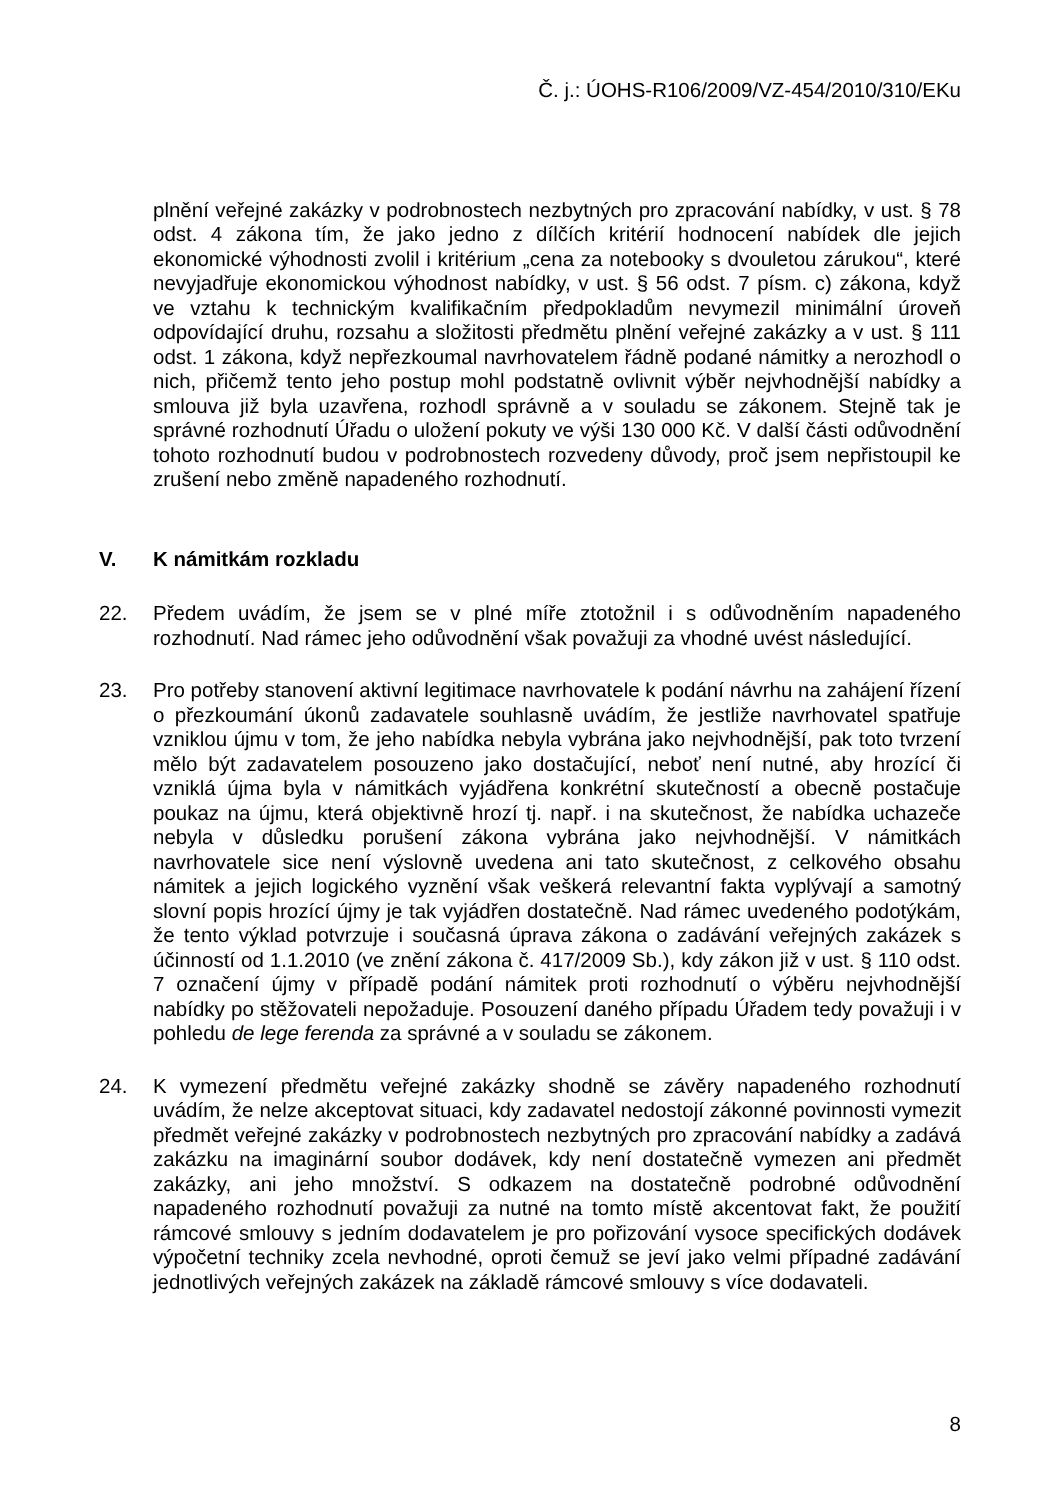Č. j.: ÚOHS-R106/2009/VZ-454/2010/310/EKu
plnění veřejné zakázky v podrobnostech nezbytných pro zpracování nabídky, v ust. § 78 odst. 4 zákona tím, že jako jedno z dílčích kritérií hodnocení nabídek dle jejich ekonomické výhodnosti zvolil i kritérium „cena za notebooky s dvouletou zárukou“, které nevyjadřuje ekonomickou výhodnost nabídky, v ust. § 56 odst. 7 písm. c) zákona, když ve vztahu k technickým kvalifikačním předpokladům nevymezil minimální úroveň odpovídající druhu, rozsahu a složitosti předmětu plnění veřejné zakázky a v ust. § 111 odst. 1 zákona, když nepřezkoumal navrhovatelem řádně podané námitky a nerozhodl o nich, přičemž tento jeho postup mohl podstatně ovlivnit výběr nejvhodnější nabídky a smlouva již byla uzavřena, rozhodl správně a v souladu se zákonem. Stejně tak je správné rozhodnutí Úřadu o uložení pokuty ve výši 130 000 Kč. V další části odůvodnění tohoto rozhodnutí budou v podrobnostech rozvedeny důvody, proč jsem nepřistoupil ke zrušení nebo změně napadeného rozhodnutí.
V. K námitkám rozkladu
22. Předem uvádím, že jsem se v plné míře ztotožnil i s odůvodněním napadeného rozhodnutí. Nad rámec jeho odůvodnění však považuji za vhodné uvést následující.
23. Pro potřeby stanovení aktivní legitimace navrhovatele k podání návrhu na zahájení řízení o přezkoumání úkonů zadavatele souhlasně uvádím, že jestliže navrhovatel spatřuje vzniklou újmu v tom, že jeho nabídka nebyla vybrána jako nejvhodnější, pak toto tvrzení mělo být zadavatelem posouzeno jako dostačující, neboť není nutné, aby hrozící či vzniklá újma byla v námitkách vyjádřena konkrétní skutečností a obecně postačuje poukaz na újmu, která objektivně hrozí tj. např. i na skutečnost, že nabídka uchazeče nebyla v důsledku porušení zákona vybrána jako nejvhodnější. V námitkách navrhovatele sice není výslovně uvedena ani tato skutečnost, z celkového obsahu námitek a jejich logického vyznění však veškerá relevantní fakta vyplývají a samotný slovní popis hrozící újmy je tak vyjádřen dostatečně. Nad rámec uvedeného podotýkám, že tento výklad potvrzuje i současná úprava zákona o zadávání veřejných zakázek s účinností od 1.1.2010 (ve znění zákona č. 417/2009 Sb.), kdy zákon již v ust. § 110 odst. 7 označení újmy v případě podání námitek proti rozhodnutí o výběru nejvhodnější nabídky po stěžovateli nepožaduje. Posouzení daného případu Úřadem tedy považuji i v pohledu de lege ferenda za správné a v souladu se zákonem.
24. K vymezení předmětu veřejné zakázky shodně se závěry napadeného rozhodnutí uvádím, že nelze akceptovat situaci, kdy zadavatel nedostojí zákonné povinnosti vymezit předmět veřejné zakázky v podrobnostech nezbytných pro zpracování nabídky a zadává zakázku na imaginární soubor dodávek, kdy není dostatečně vymezen ani předmět zakázky, ani jeho množství. S odkazem na dostatečně podrobné odůvodnění napadeného rozhodnutí považuji za nutné na tomto místě akcentovat fakt, že použití rámcové smlouvy s jedním dodavatelem je pro pořizování vysoce specifických dodávek výpočetní techniky zcela nevhodné, oproti čemuž se jeví jako velmi případné zadávání jednotlivých veřejných zakázek na základě rámcové smlouvy s více dodavateli.
8